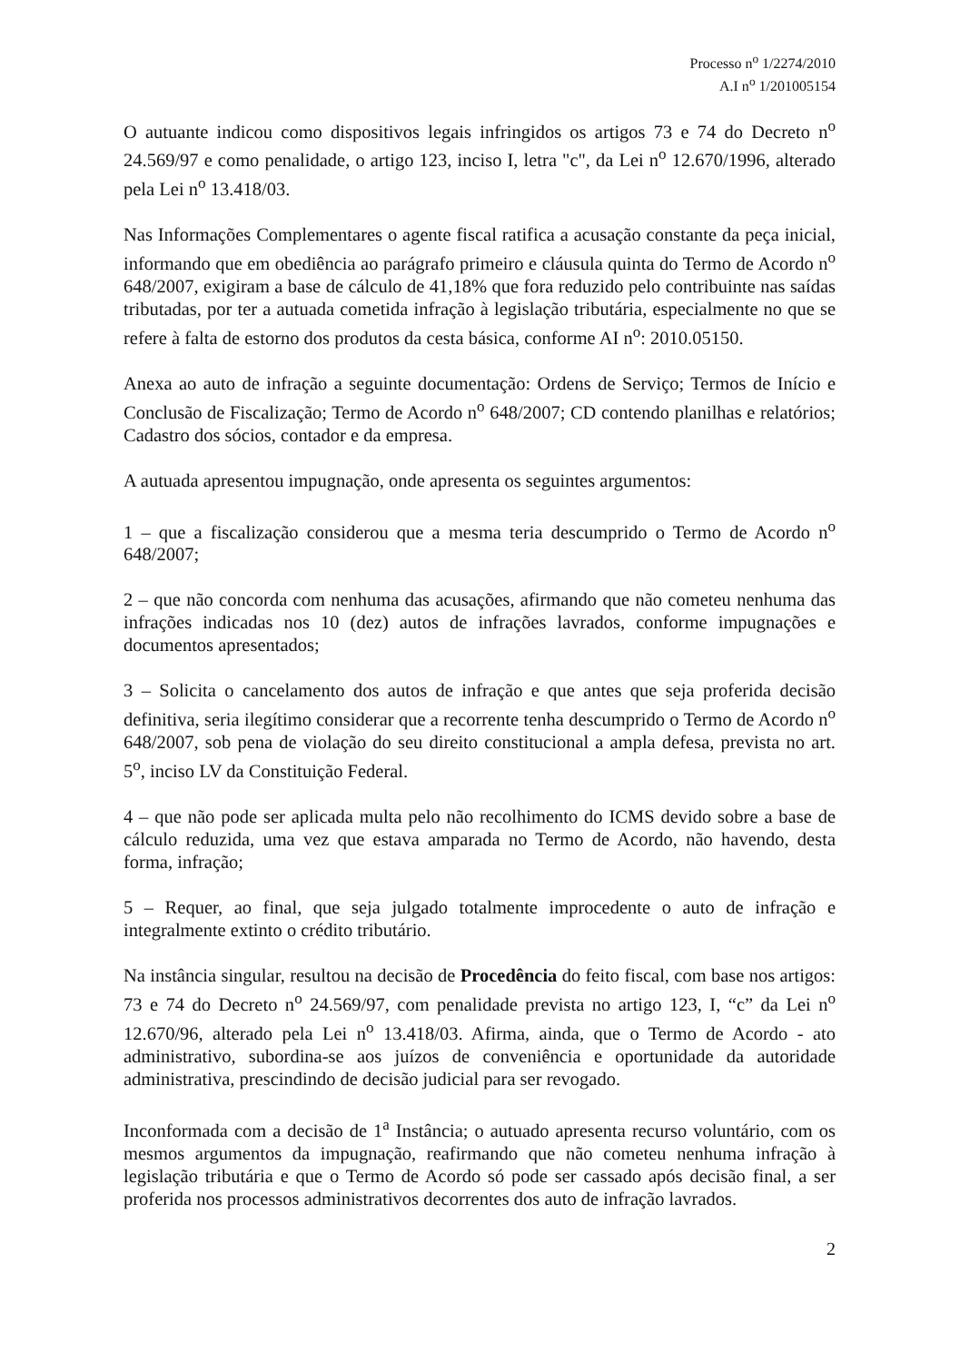Processo n<sup>o</sup> 1/2274/2010
A.I n<sup>o</sup> 1/201005154
O autuante indicou como dispositivos legais infringidos os artigos 73 e 74 do Decreto n<sup>o</sup> 24.569/97 e como penalidade, o artigo 123, inciso I, letra "c", da Lei n<sup>o</sup> 12.670/1996, alterado pela Lei n<sup>o</sup> 13.418/03.
Nas Informações Complementares o agente fiscal ratifica a acusação constante da peça inicial, informando que em obediência ao parágrafo primeiro e cláusula quinta do Termo de Acordo n<sup>o</sup> 648/2007, exigiram a base de cálculo de 41,18% que fora reduzido pelo contribuinte nas saídas tributadas, por ter a autuada cometida infração à legislação tributária, especialmente no que se refere à falta de estorno dos produtos da cesta básica, conforme AI n<sup>o</sup>: 2010.05150.
Anexa ao auto de infração a seguinte documentação: Ordens de Serviço; Termos de Início e Conclusão de Fiscalização; Termo de Acordo n<sup>o</sup> 648/2007; CD contendo planilhas e relatórios; Cadastro dos sócios, contador e da empresa.
A autuada apresentou impugnação, onde apresenta os seguintes argumentos:
1 – que a fiscalização considerou que a mesma teria descumprido o Termo de Acordo n<sup>o</sup> 648/2007;
2 – que não concorda com nenhuma das acusações, afirmando que não cometeu nenhuma das infrações indicadas nos 10 (dez) autos de infrações lavrados, conforme impugnações e documentos apresentados;
3 – Solicita o cancelamento dos autos de infração e que antes que seja proferida decisão definitiva, seria ilegítimo considerar que a recorrente tenha descumprido o Termo de Acordo n<sup>o</sup> 648/2007, sob pena de violação do seu direito constitucional a ampla defesa, prevista no art. 5<sup>o</sup>, inciso LV da Constituição Federal.
4 – que não pode ser aplicada multa pelo não recolhimento do ICMS devido sobre a base de cálculo reduzida, uma vez que estava amparada no Termo de Acordo, não havendo, desta forma, infração;
5 – Requer, ao final, que seja julgado totalmente improcedente o auto de infração e integralmente extinto o crédito tributário.
Na instância singular, resultou na decisão de Procedência do feito fiscal, com base nos artigos: 73 e 74 do Decreto n<sup>o</sup> 24.569/97, com penalidade prevista no artigo 123, I, “c” da Lei n<sup>o</sup> 12.670/96, alterado pela Lei n<sup>o</sup> 13.418/03. Afirma, ainda, que o Termo de Acordo - ato administrativo, subordina-se aos juízos de conveniência e oportunidade da autoridade administrativa, prescindindo de decisão judicial para ser revogado.
Inconformada com a decisão de 1<sup>a</sup> Instância; o autuado apresenta recurso voluntário, com os mesmos argumentos da impugnação, reafirmando que não cometeu nenhuma infração à legislação tributária e que o Termo de Acordo só pode ser cassado após decisão final, a ser proferida nos processos administrativos decorrentes dos auto de infração lavrados.
2